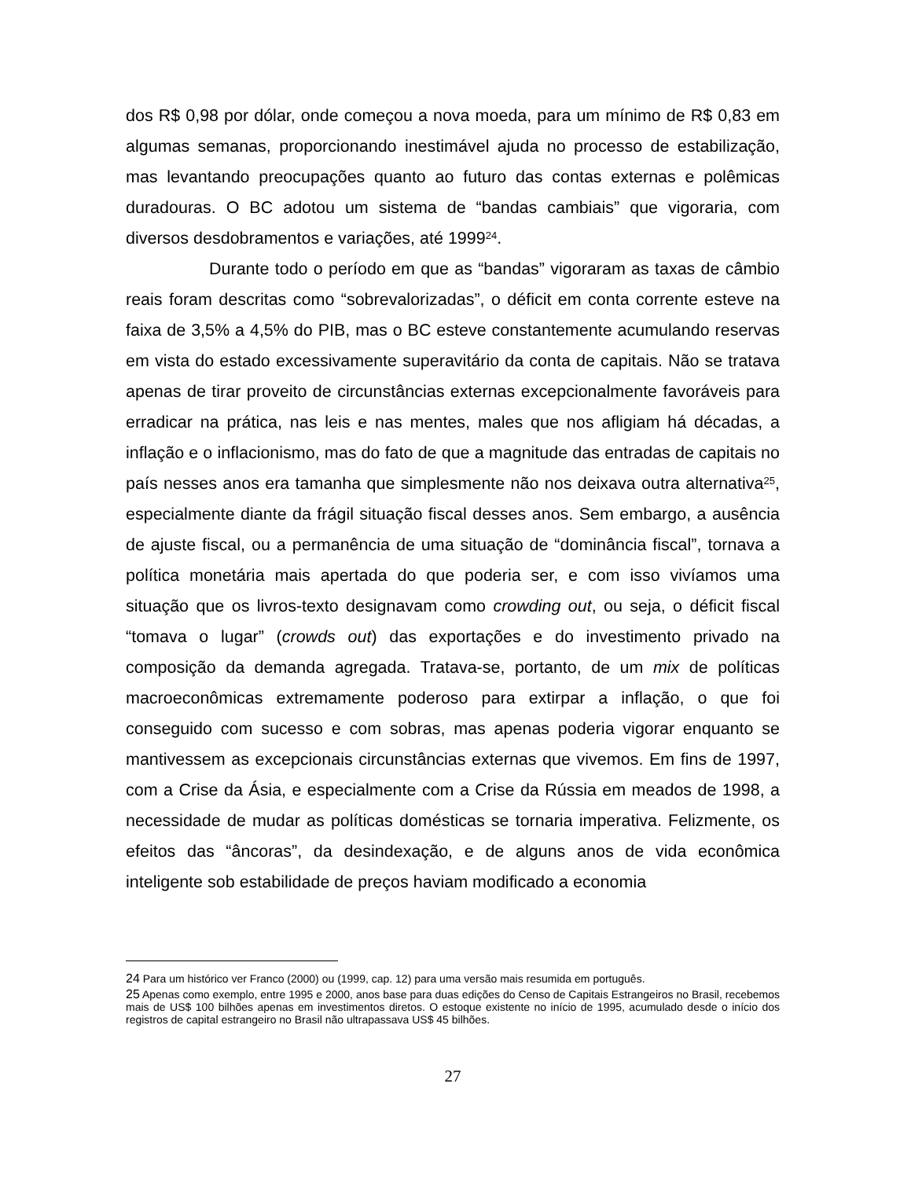dos R$ 0,98 por dólar, onde começou a nova moeda, para um mínimo de R$ 0,83 em algumas semanas, proporcionando inestimável ajuda no processo de estabilização, mas levantando preocupações quanto ao futuro das contas externas e polêmicas duradouras. O BC adotou um sistema de “bandas cambiais” que vigoraria, com diversos desdobramentos e variações, até 1999<sup>24</sup>.
Durante todo o período em que as “bandas” vigoraram as taxas de câmbio reais foram descritas como “sobrevalorizadas”, o déficit em conta corrente esteve na faixa de 3,5% a 4,5% do PIB, mas o BC esteve constantemente acumulando reservas em vista do estado excessivamente superavitário da conta de capitais. Não se tratava apenas de tirar proveito de circunstâncias externas excepcionalmente favoráveis para erradicar na prática, nas leis e nas mentes, males que nos afligiam há décadas, a inflação e o inflacionismo, mas do fato de que a magnitude das entradas de capitais no país nesses anos era tamanha que simplesmente não nos deixava outra alternativa<sup>25</sup>, especialmente diante da frágil situação fiscal desses anos. Sem embargo, a ausência de ajuste fiscal, ou a permanência de uma situação de “dominância fiscal”, tornava a política monetária mais apertada do que poderia ser, e com isso vivíamos uma situação que os livros-texto designavam como crowding out, ou seja, o déficit fiscal “tomava o lugar” (crowds out) das exportações e do investimento privado na composição da demanda agregada. Tratava-se, portanto, de um mix de políticas macroeconômicas extremamente poderoso para extirpar a inflação, o que foi conseguido com sucesso e com sobras, mas apenas poderia vigorar enquanto se mantivessem as excepcionais circunstâncias externas que vivemos. Em fins de 1997, com a Crise da Ásia, e especialmente com a Crise da Rússia em meados de 1998, a necessidade de mudar as políticas domésticas se tornaria imperativa. Felizmente, os efeitos das “âncoras”, da desindexação, e de alguns anos de vida econômica inteligente sob estabilidade de preços haviam modificado a economia
24 Para um histórico ver Franco (2000) ou (1999, cap. 12) para uma versão mais resumida em português.
25 Apenas como exemplo, entre 1995 e 2000, anos base para duas edições do Censo de Capitais Estrangeiros no Brasil, recebemos mais de US$ 100 bilhões apenas em investimentos diretos. O estoque existente no início de 1995, acumulado desde o início dos registros de capital estrangeiro no Brasil não ultrapassava US$ 45 bilhões.
27